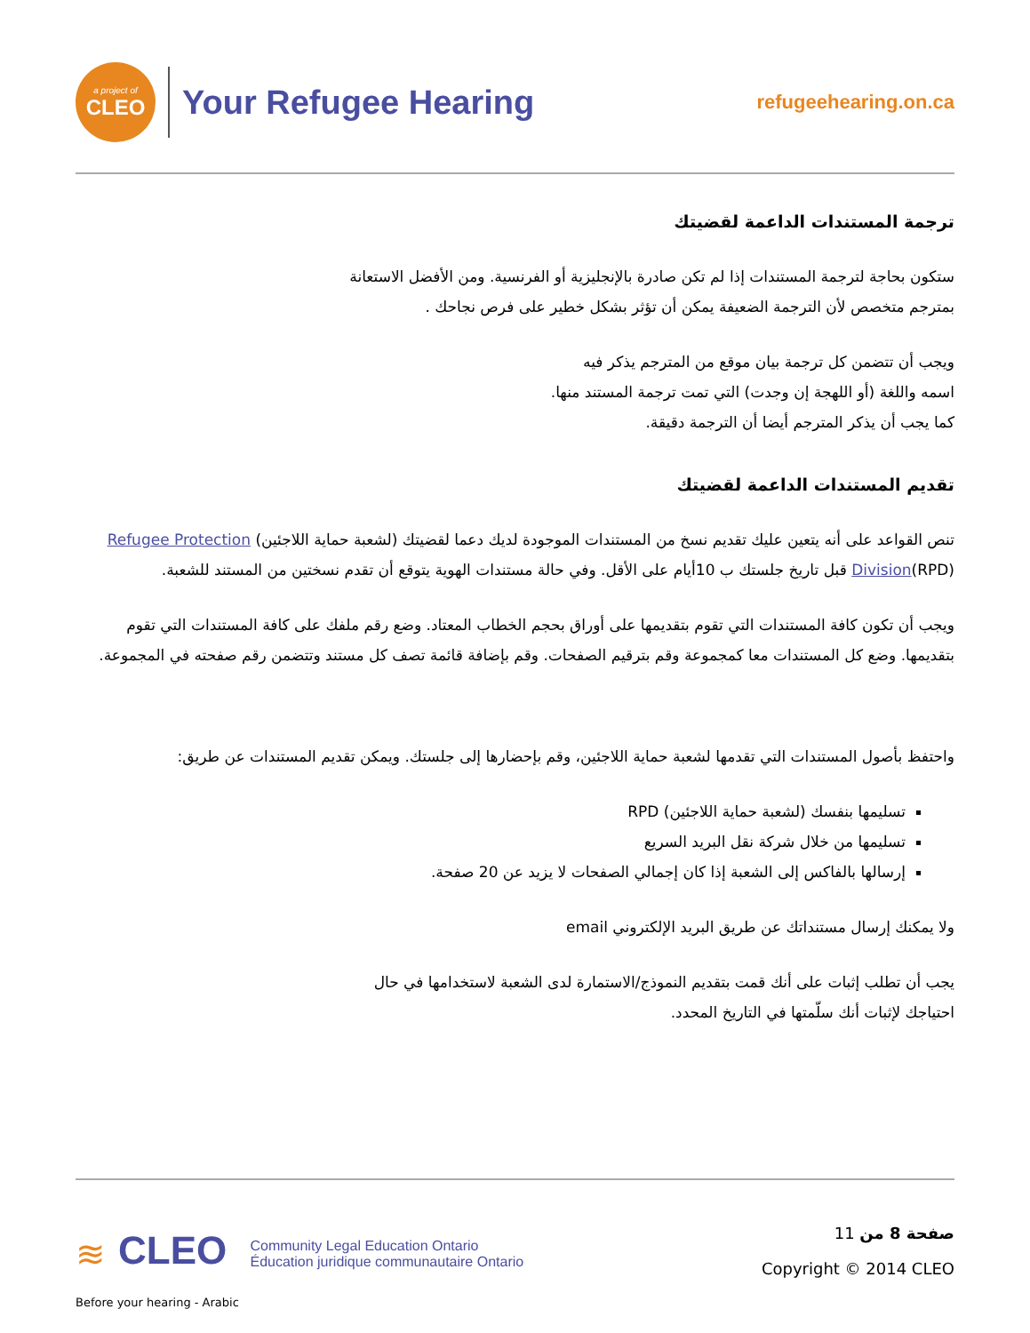a project of
CLEO
Your Refugee Hearing
refugeehearing.on.ca
ترجمة المستندات الداعمة لقضيتك
ستكون بحاجة لترجمة المستندات إذا لم تكن صادرة بالإنجليزية أو الفرنسية. ومن الأفضل الاستعانة
بمترجم متخصص لأن الترجمة الضعيفة يمكن أن تؤثر بشكل خطير على فرص نجاحك .
ويجب أن تتضمن كل ترجمة بيان موقع من المترجم يذكر فيه
اسمه واللغة (أو اللهجة إن وجدت) التي تمت ترجمة المستند منها.
كما يجب أن يذكر المترجم أيضا أن الترجمة دقيقة.
تقديم المستندات الداعمة لقضيتك
تنص القواعد على أنه يتعين عليك تقديم نسخ من المستندات الموجودة لديك دعما لقضيتك (لشعبة حماية اللاجئين) Refugee Protection Division(RPD) قبل تاريخ جلستك ب 10أيام على الأقل. وفي حالة مستندات الهوية يتوقع أن تقدم نسختين من المستند للشعبة.
ويجب أن تكون كافة المستندات التي تقوم بتقديمها على أوراق بحجم الخطاب المعتاد. وضع رقم ملفك على كافة المستندات التي تقوم بتقديمها. وضع كل المستندات معا كمجموعة وقم بترقيم الصفحات. وقم بإضافة قائمة تصف كل مستند وتتضمن رقم صفحته في المجموعة.
واحتفظ بأصول المستندات التي تقدمها لشعبة حماية اللاجئين، وقم بإحضارها إلى جلستك. ويمكن تقديم المستندات عن طريق:
تسليمها بنفسك (لشعبة حماية اللاجئين) RPD
تسليمها من خلال شركة نقل البريد السريع
إرسالها بالفاكس إلى الشعبة إذا كان إجمالي الصفحات لا يزيد عن 20 صفحة.
ولا يمكنك إرسال مستنداتك عن طريق البريد الإلكتروني email
يجب أن تطلب إثبات على أنك قمت بتقديم النموذج/الاستمارة لدى الشعبة لاستخدامها في حال
احتياجك لإثبات أنك سلّمتها في التاريخ المحدد.
≋ CLEO Community Legal Education Ontario
Éducation juridique communautaire Ontario
صفحة 8 من 11
Copyright © 2014 CLEO
Before your hearing - Arabic